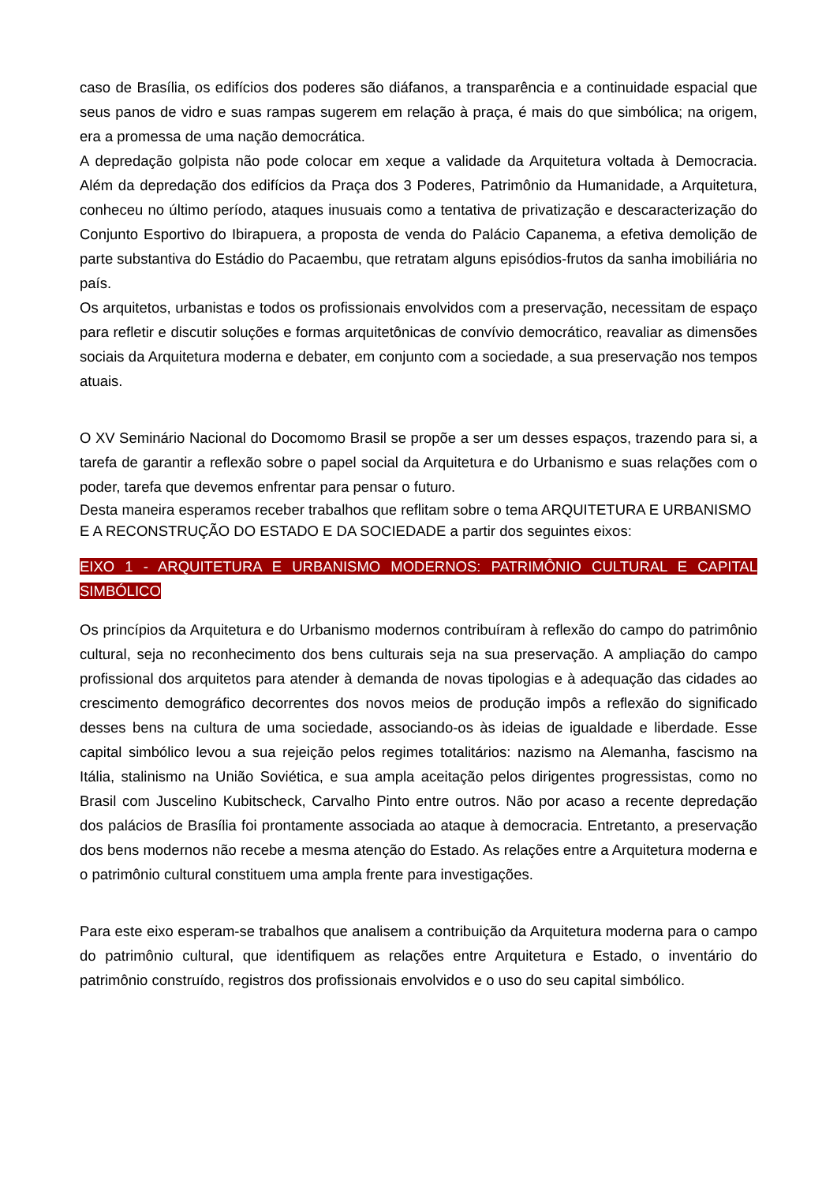caso de Brasília, os edifícios dos poderes são diáfanos, a transparência e a continuidade espacial que seus panos de vidro e suas rampas sugerem em relação à praça, é mais do que simbólica; na origem, era a promessa de uma nação democrática.
A depredação golpista não pode colocar em xeque a validade da Arquitetura voltada à Democracia. Além da depredação dos edifícios da Praça dos 3 Poderes, Patrimônio da Humanidade, a Arquitetura, conheceu no último período, ataques inusuais como a tentativa de privatização e descaracterização do Conjunto Esportivo do Ibirapuera, a proposta de venda do Palácio Capanema, a efetiva demolição de parte substantiva do Estádio do Pacaembu, que retratam alguns episódios-frutos da sanha imobiliária no país.
Os arquitetos, urbanistas e todos os profissionais envolvidos com a preservação, necessitam de espaço para refletir e discutir soluções e formas arquitetônicas de convívio democrático, reavaliar as dimensões sociais da Arquitetura moderna e debater, em conjunto com a sociedade, a sua preservação nos tempos atuais.
O XV Seminário Nacional do Docomomo Brasil se propõe a ser um desses espaços, trazendo para si, a tarefa de garantir a reflexão sobre o papel social da Arquitetura e do Urbanismo e suas relações com o poder, tarefa que devemos enfrentar para pensar o futuro.
Desta maneira esperamos receber trabalhos que reflitam sobre o tema ARQUITETURA E URBANISMO E A RECONSTRUÇÃO DO ESTADO E DA SOCIEDADE a partir dos seguintes eixos:
EIXO 1 - ARQUITETURA E URBANISMO MODERNOS: PATRIMÔNIO CULTURAL E CAPITAL SIMBÓLICO
Os princípios da Arquitetura e do Urbanismo modernos contribuíram à reflexão do campo do patrimônio cultural, seja no reconhecimento dos bens culturais seja na sua preservação. A ampliação do campo profissional dos arquitetos para atender à demanda de novas tipologias e à adequação das cidades ao crescimento demográfico decorrentes dos novos meios de produção impôs a reflexão do significado desses bens na cultura de uma sociedade, associando-os às ideias de igualdade e liberdade. Esse capital simbólico levou a sua rejeição pelos regimes totalitários: nazismo na Alemanha, fascismo na Itália, stalinismo na União Soviética, e sua ampla aceitação pelos dirigentes progressistas, como no Brasil com Juscelino Kubitscheck, Carvalho Pinto entre outros. Não por acaso a recente depredação dos palácios de Brasília foi prontamente associada ao ataque à democracia. Entretanto, a preservação dos bens modernos não recebe a mesma atenção do Estado. As relações entre a Arquitetura moderna e o patrimônio cultural constituem uma ampla frente para investigações.
Para este eixo esperam-se trabalhos que analisem a contribuição da Arquitetura moderna para o campo do patrimônio cultural, que identifiquem as relações entre Arquitetura e Estado, o inventário do patrimônio construído, registros dos profissionais envolvidos e o uso do seu capital simbólico.